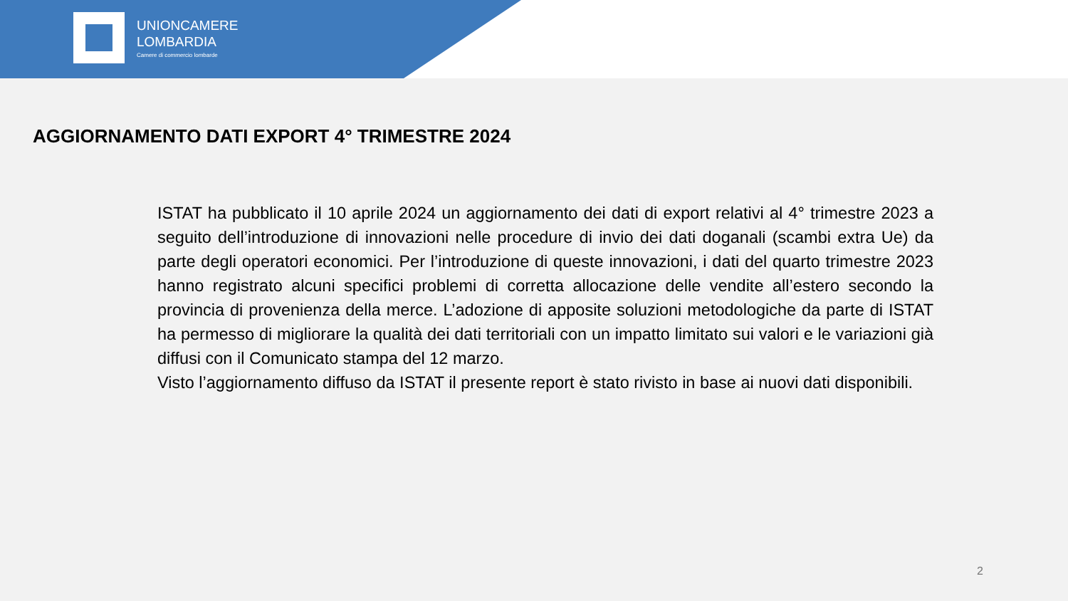UNIONCAMERE
LOMBARDIA
Camere di commercio lombarde
AGGIORNAMENTO DATI EXPORT 4° TRIMESTRE 2024
ISTAT ha pubblicato il 10 aprile 2024 un aggiornamento dei dati di export relativi al 4° trimestre 2023 a seguito dell’introduzione di innovazioni nelle procedure di invio dei dati doganali (scambi extra Ue) da parte degli operatori economici. Per l’introduzione di queste innovazioni, i dati del quarto trimestre 2023 hanno registrato alcuni specifici problemi di corretta allocazione delle vendite all’estero secondo la provincia di provenienza della merce. L’adozione di apposite soluzioni metodologiche da parte di ISTAT ha permesso di migliorare la qualità dei dati territoriali con un impatto limitato sui valori e le variazioni già diffusi con il Comunicato stampa del 12 marzo.
Visto l’aggiornamento diffuso da ISTAT il presente report è stato rivisto in base ai nuovi dati disponibili.
2